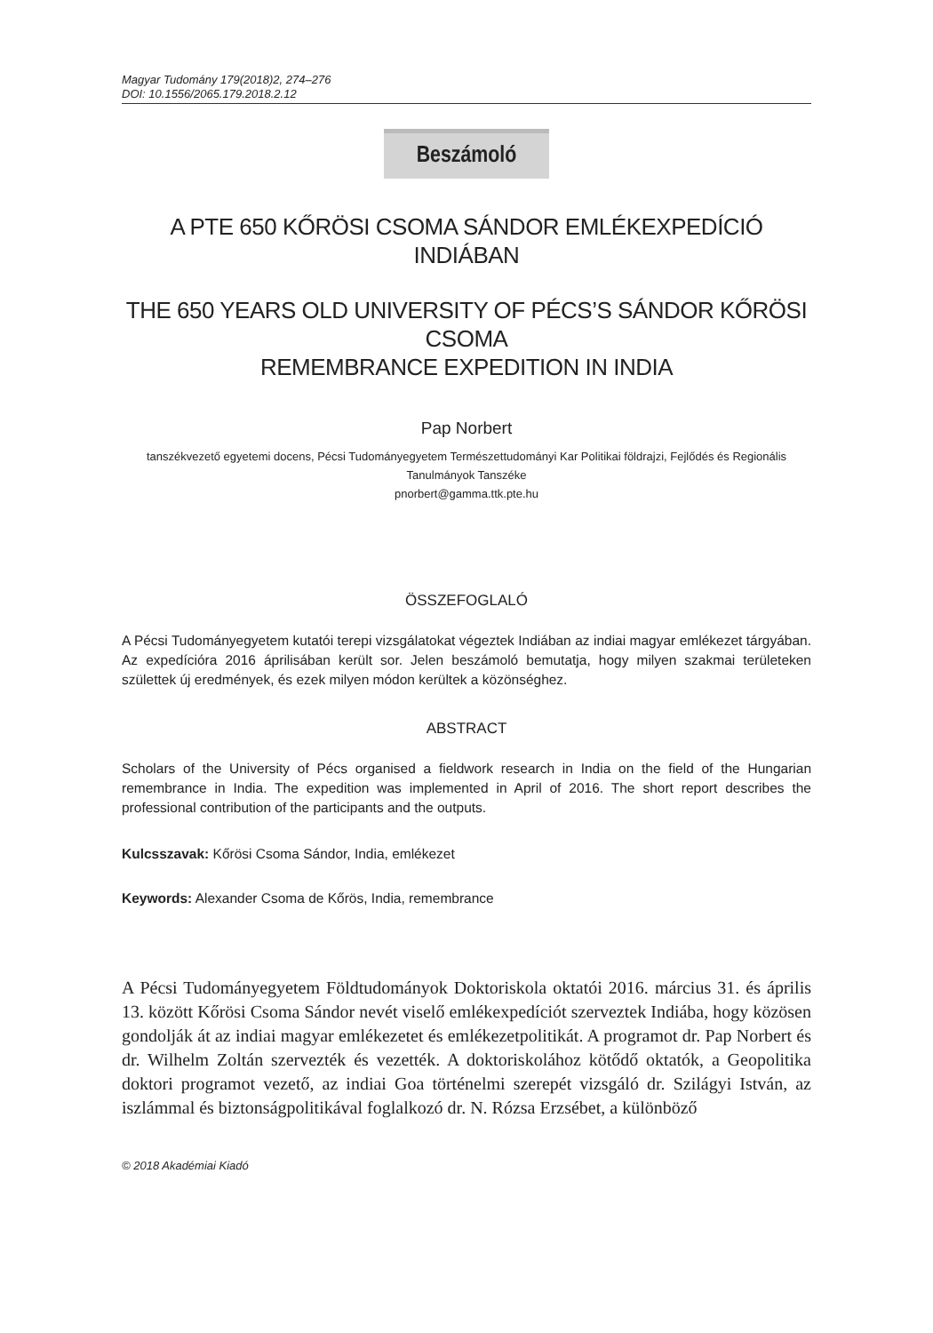Magyar Tudomány 179(2018)2, 274–276
DOI: 10.1556/2065.179.2018.2.12
Beszámoló
A PTE 650 KŐRÖSI CSOMA SÁNDOR EMLÉKEXPEDÍCIÓ INDIÁBAN
THE 650 YEARS OLD UNIVERSITY OF PÉCS’S SÁNDOR KŐRÖSI CSOMA
REMEMBRANCE EXPEDITION IN INDIA
Pap Norbert
tanszékvezető egyetemi docens, Pécsi Tudományegyetem Természettudományi Kar Politikai földrajzi, Fejlődés és Regionális Tanulmányok Tanszéke
pnorbert@gamma.ttk.pte.hu
ÖSSZEFOGLALÓ
A Pécsi Tudományegyetem kutatói terepi vizsgálatokat végeztek Indiában az indiai magyar emlékezet tárgyában. Az expedícióra 2016 áprilisában került sor. Jelen beszámoló bemutatja, hogy milyen szakmai területeken születtek új eredmények, és ezek milyen módon kerültek a közönséghez.
ABSTRACT
Scholars of the University of Pécs organised a fieldwork research in India on the field of the Hungarian remembrance in India. The expedition was implemented in April of 2016. The short report describes the professional contribution of the participants and the outputs.
Kulcsszavak: Kőrösi Csoma Sándor, India, emlékezet
Keywords: Alexander Csoma de Kőrös, India, remembrance
A Pécsi Tudományegyetem Földtudományok Doktoriskola oktatói 2016. márci­us 31. és április 13. között Kőrösi Csoma Sándor nevét viselő emlékexpedíciót szerveztek Indiába, hogy közösen gondolják át az indiai magyar emlékezetet és emlékezetpolitikát. A programot dr. Pap Norbert és dr. Wilhelm Zoltán szervez­ték és vezették. A doktoriskolához kötődő oktatók, a Geopolitika doktori prog­ramot vezető, az indiai Goa történelmi szerepét vizsgáló dr. Szilágyi István, az iszlámmal és biztonságpolitikával foglalkozó dr. N. Rózsa Erzsébet, a különböző
© 2018 Akadémiai Kiadó